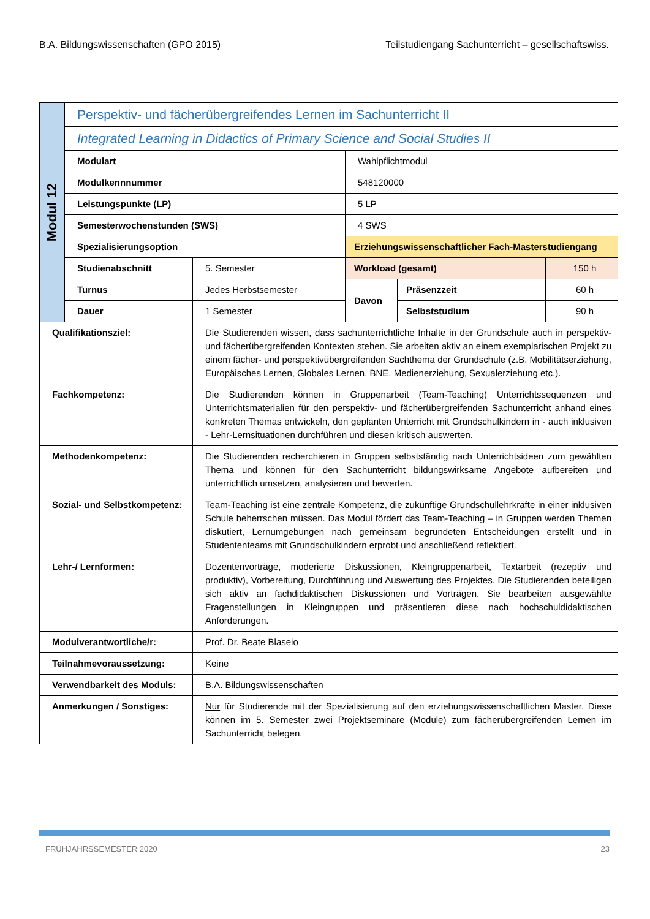B.A. Bildungswissenschaften (GPO 2015) Teilstudiengang Sachunterricht – gesellschaftswiss.
| Modul 12 | Perspektiv- und fächerübergreifendes Lernen im Sachunterricht II | | | | |
| | Integrated Learning in Didactics of Primary Science and Social Studies II | | | | |
| | Modulart | | Wahlpflichtmodul | | |
| | Modulkennnummer | | 548120000 | | |
| | Leistungspunkte (LP) | | 5 LP | | |
| | Semesterwochenstunden (SWS) | | 4 SWS | | |
| | Spezialisierungsoption | | Erziehungswissenschaftlicher Fach-Masterstudiengang | | |
| | Studienabschnitt | 5. Semester | Workload (gesamt) | | 150 h |
| | Turnus | Jedes Herbstsemester | Davon | Präsenzzeit | 60 h |
| | Dauer | 1 Semester | | Selbststudium | 90 h |
| Qualifikationsziel: | | Die Studierenden wissen, dass sachunterrichtliche Inhalte in der Grundschule auch in perspektiv- und fächerübergreifenden Kontexten stehen. Sie arbeiten aktiv an einem exemplarischen Projekt zu einem fächer- und perspektivübergreifenden Sachthema der Grundschule (z.B. Mobilitätserziehung, Europäisches Lernen, Globales Lernen, BNE, Medienerziehung, Sexualerziehung etc.). | | | |
| Fachkompetenz: | | Die Studierenden können in Gruppenarbeit (Team-Teaching) Unterrichtssequenzen und Unterrichtsmaterialien für den perspektiv- und fächerübergreifenden Sachunterricht anhand eines konkreten Themas entwickeln, den geplanten Unterricht mit Grundschulkindern in - auch inklusiven - Lehr-Lernsituationen durchführen und diesen kritisch auswerten. | | | |
| Methodenkompetenz: | | Die Studierenden recherchieren in Gruppen selbstständig nach Unterrichtsideen zum gewählten Thema und können für den Sachunterricht bildungswirksame Angebote aufbereiten und unterrichtlich umsetzen, analysieren und bewerten. | | | |
| Sozial- und Selbstkompetenz: | | Team-Teaching ist eine zentrale Kompetenz, die zukünftige Grundschullehrkräfte in einer inklusiven Schule beherrschen müssen. Das Modul fördert das Team-Teaching – in Gruppen werden Themen diskutiert, Lernumgebungen nach gemeinsam begründeten Entscheidungen erstellt und in Studententeams mit Grundschulkindern erprobt und anschließend reflektiert. | | | |
| Lehr-/ Lernformen: | | Dozentenvorträge, moderierte Diskussionen, Kleingruppenarbeit, Textarbeit (rezeptiv und produktiv), Vorbereitung, Durchführung und Auswertung des Projektes. Die Studierenden beteiligen sich aktiv an fachdidaktischen Diskussionen und Vorträgen. Sie bearbeiten ausgewählte Fragenstellungen in Kleingruppen und präsentieren diese nach hochschuldidaktischen Anforderungen. | | | |
| Modulverantwortliche/r: | | Prof. Dr. Beate Blaseio | | | |
| Teilnahmevoraussetzung: | | Keine | | | |
| Verwendbarkeit des Moduls: | | B.A. Bildungswissenschaften | | | |
| Anmerkungen / Sonstiges: | | Nur für Studierende mit der Spezialisierung auf den erziehungswissenschaftlichen Master. Diese können im 5. Semester zwei Projektseminare (Module) zum fächerübergreifenden Lernen im Sachunterricht belegen. | | | |
FRÜHJAHRSSEMESTER 2020 23